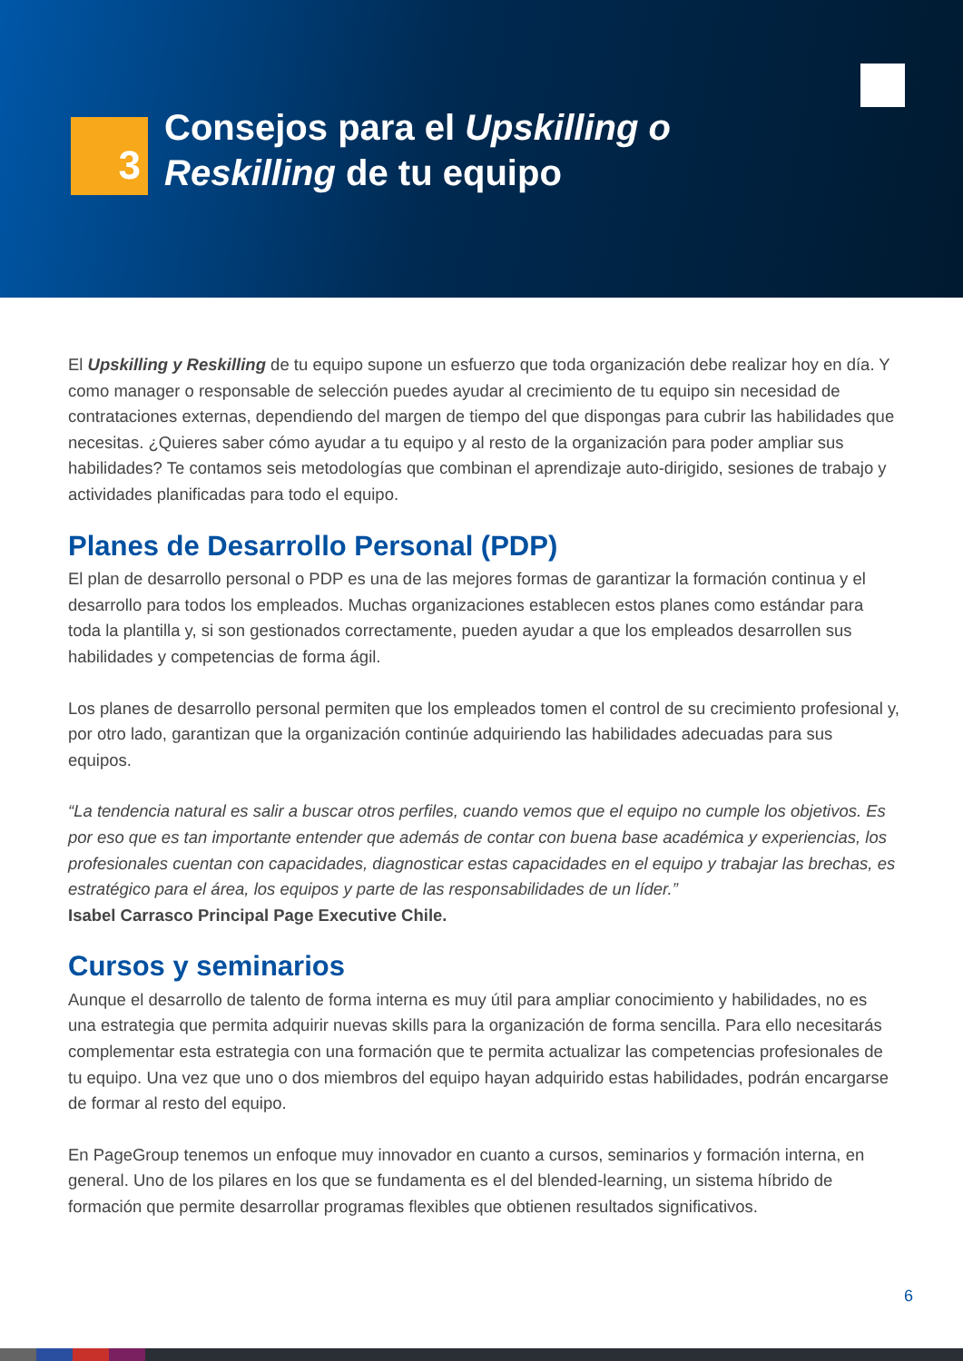3
Consejos para el Upskilling o
Reskilling de tu equipo
El Upskilling y Reskilling de tu equipo supone un esfuerzo que toda organización debe realizar hoy en día. Y como manager o responsable de selección puedes ayudar al crecimiento de tu equipo sin necesidad de contrataciones externas, dependiendo del margen de tiempo del que dispongas para cubrir las habilidades que necesitas. ¿Quieres saber cómo ayudar a tu equipo y al resto de la organización para poder ampliar sus habilidades? Te contamos seis metodologías que combinan el aprendizaje auto-dirigido, sesiones de trabajo y actividades planificadas para todo el equipo.
Planes de Desarrollo Personal (PDP)
El plan de desarrollo personal o PDP es una de las mejores formas de garantizar la formación continua y el desarrollo para todos los empleados. Muchas organizaciones establecen estos planes como estándar para toda la plantilla y, si son gestionados correctamente, pueden ayudar a que los empleados desarrollen sus habilidades y competencias de forma ágil.
Los planes de desarrollo personal permiten que los empleados tomen el control de su crecimiento profesional y, por otro lado, garantizan que la organización continúe adquiriendo las habilidades adecuadas para sus equipos.
“La tendencia natural es salir a buscar otros perfiles, cuando vemos que el equipo no cumple los objetivos. Es por eso que es tan importante entender que además de contar con buena base académica y experiencias, los profesionales cuentan con capacidades, diagnosticar estas capacidades en el equipo y trabajar las brechas, es estratégico para el área, los equipos y parte de las responsabilidades de un líder.”
Isabel Carrasco Principal Page Executive Chile.
Cursos y seminarios
Aunque el desarrollo de talento de forma interna es muy útil para ampliar conocimiento y habilidades, no es una estrategia que permita adquirir nuevas skills para la organización de forma sencilla. Para ello necesitarás complementar esta estrategia con una formación que te permita actualizar las competencias profesionales de tu equipo. Una vez que uno o dos miembros del equipo hayan adquirido estas habilidades, podrán encargarse de formar al resto del equipo.
En PageGroup tenemos un enfoque muy innovador en cuanto a cursos, seminarios y formación interna, en general. Uno de los pilares en los que se fundamenta es el del blended-learning, un sistema híbrido de formación que permite desarrollar programas flexibles que obtienen resultados significativos.
6